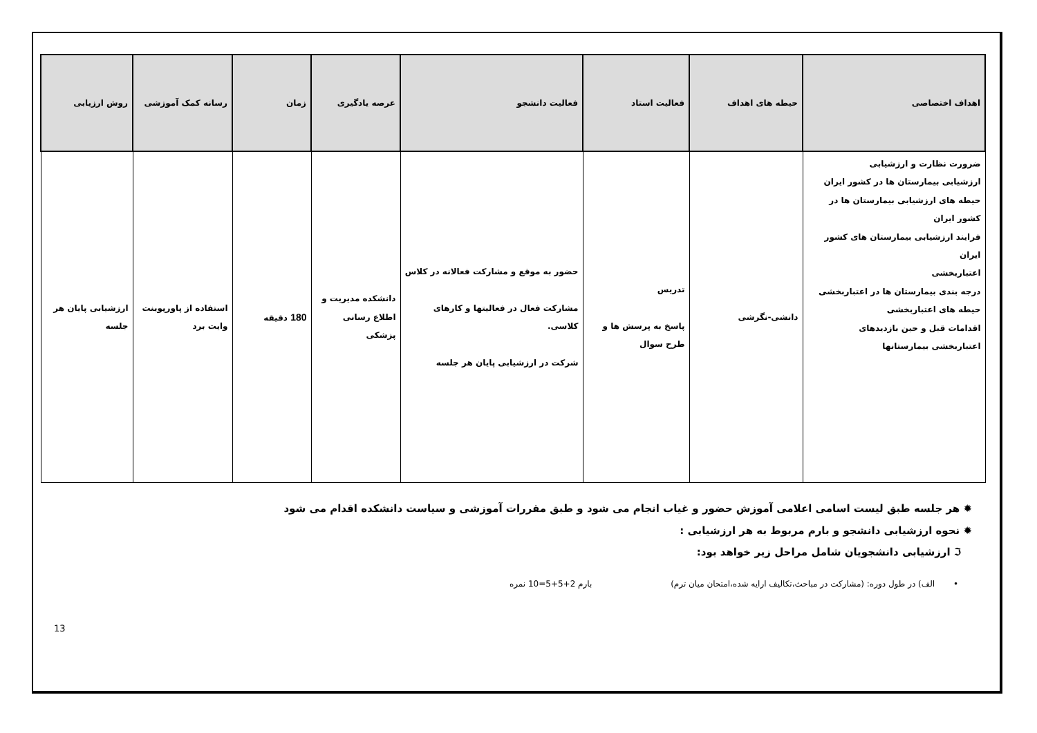| اهداف اختصاصی | حیطه های اهداف | فعالیت استاد | فعالیت دانشجو | عرصه یادگیری | زمان | رسانه کمک آموزشی | روش ارزیابی |
| --- | --- | --- | --- | --- | --- | --- | --- |
| ضرورت نظارت و ارزشیابی ارزشیابی بیمارستان ها در کشور ایران حیطه های ارزشیابی بیمارستان ها در کشور ایران فرایند ارزشیابی بیمارستان های کشور ایران اعتباربخشی درجه بندی بیمارستان ها در اعتباربخشی حیطه های اعتباربخشی اقدامات قبل و حین بازدیدهای اعتباربخشی بیمارستانها | دانشی-نگرشی | تدریس پاسخ به پرسش ها و طرح سوال | حضور به موقع و مشارکت فعالانه در کلاس مشارکت فعال در فعالیتها و کارهای کلاسی. شرکت در ارزشیابی پایان هر جلسه | دانشکده مدیریت و اطلاع رسانی پزشکی | 180 دقیقه | استفاده از پاورپوینت وایت برد | ارزشیابی پایان هر جلسه |
✹ هر جلسه طبق لیست اسامی اعلامی آموزش حضور و غیاب انجام می شود و طبق مقررات آموزشی و سیاست دانشکده اقدام می شود
✹ نحوه ارزشیابی دانشجو و بارم مربوط به هر ارزشیابی :
ℑ ارزشیابی دانشجویان شامل مراحل زیر خواهد بود:
• الف) در طول دوره: (مشارکت در مباحث،تکالیف ارایه شده،امتحان میان ترم) بارم 2+5+5=10 نمره
13